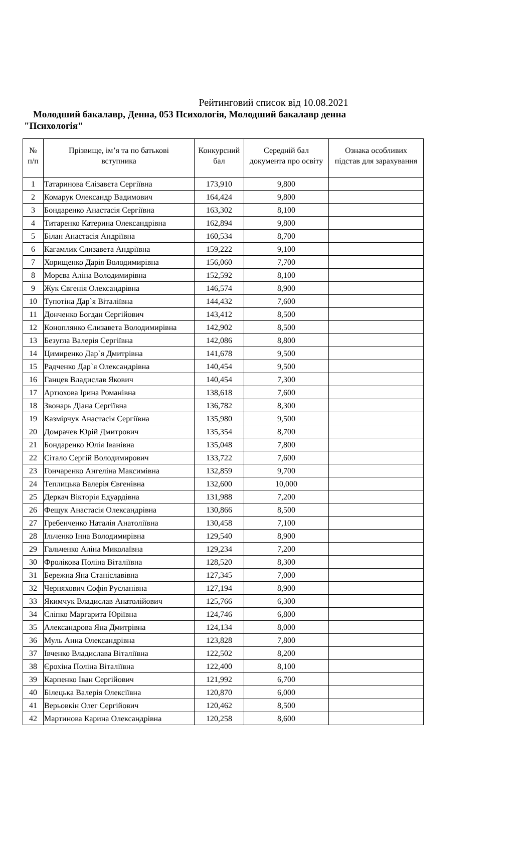Рейтинговий список від 10.08.2021
Молодший бакалавр, Денна, 053 Психологія, Молодший бакалавр денна
"Психологія"
| № п/п | Прізвище, ім’я та по батькові вступника | Конкурсний бал | Середній бал документа про освіту | Ознака особливих підстав для зарахування |
| --- | --- | --- | --- | --- |
| 1 | Татаринова Єлізавєта Сергіївна | 173,910 | 9,800 | |
| 2 | Комарук Олександр Вадимович | 164,424 | 9,800 | |
| 3 | Бондаренко Анастасія Сергіївна | 163,302 | 8,100 | |
| 4 | Титаренко Катерина Олександрівна | 162,894 | 9,800 | |
| 5 | Білан Анастасія Андріївна | 160,534 | 8,700 | |
| 6 | Кагамлик Єлизавета Андріївна | 159,222 | 9,100 | |
| 7 | Хорищенко Дарія Володимирівна | 156,060 | 7,700 | |
| 8 | Морєва Аліна Володимирівна | 152,592 | 8,100 | |
| 9 | Жук Євгенія Олександрівна | 146,574 | 8,900 | |
| 10 | Тупотіна Дар`я Віталіївна | 144,432 | 7,600 | |
| 11 | Донченко Богдан Сергійович | 143,412 | 8,500 | |
| 12 | Коноплянко Єлизавета Володимирівна | 142,902 | 8,500 | |
| 13 | Безугла Валерія Сергіївна | 142,086 | 8,800 | |
| 14 | Цимиренко Дар`я Дмитрівна | 141,678 | 9,500 | |
| 15 | Радченко Дар`я Олександрівна | 140,454 | 9,500 | |
| 16 | Ганцев Владислав Якович | 140,454 | 7,300 | |
| 17 | Артюхова Ірина Романівна | 138,618 | 7,600 | |
| 18 | Звонарь Діана Сергіївна | 136,782 | 8,300 | |
| 19 | Казмірчук Анастасія Сергіївна | 135,980 | 9,500 | |
| 20 | Домрачев Юрій Дмитрович | 135,354 | 8,700 | |
| 21 | Бондаренко Юлія Іванівна | 135,048 | 7,800 | |
| 22 | Сітало Сергій Володимирович | 133,722 | 7,600 | |
| 23 | Гончаренко Ангеліна Максимівна | 132,859 | 9,700 | |
| 24 | Теплицька Валерія Євгенівна | 132,600 | 10,000 | |
| 25 | Деркач Вікторія Едуардівна | 131,988 | 7,200 | |
| 26 | Фещук Анастасія Олександрівна | 130,866 | 8,500 | |
| 27 | Гребенченко Наталія Анатоліївна | 130,458 | 7,100 | |
| 28 | Ільченко Інна Володимирівна | 129,540 | 8,900 | |
| 29 | Гальченко Аліна Миколаївна | 129,234 | 7,200 | |
| 30 | Фролікова Поліна Віталіївна | 128,520 | 8,300 | |
| 31 | Бережна Яна Станіславівна | 127,345 | 7,000 | |
| 32 | Черняхович Софія Русланівна | 127,194 | 8,900 | |
| 33 | Якимчук Владислав Анатолійович | 125,766 | 6,300 | |
| 34 | Сліпко Маргарита Юріївна | 124,746 | 6,800 | |
| 35 | Александрова Яна Дмитрівна | 124,134 | 8,000 | |
| 36 | Муль Анна Олександрівна | 123,828 | 7,800 | |
| 37 | Івченко Владислава Віталіївна | 122,502 | 8,200 | |
| 38 | Єрохіна Поліна Віталіївна | 122,400 | 8,100 | |
| 39 | Карпенко Іван Сергійович | 121,992 | 6,700 | |
| 40 | Білецька Валерія Олексіївна | 120,870 | 6,000 | |
| 41 | Верьовкін Олег Сергійович | 120,462 | 8,500 | |
| 42 | Мартинова Карина Олександрівна | 120,258 | 8,600 | |